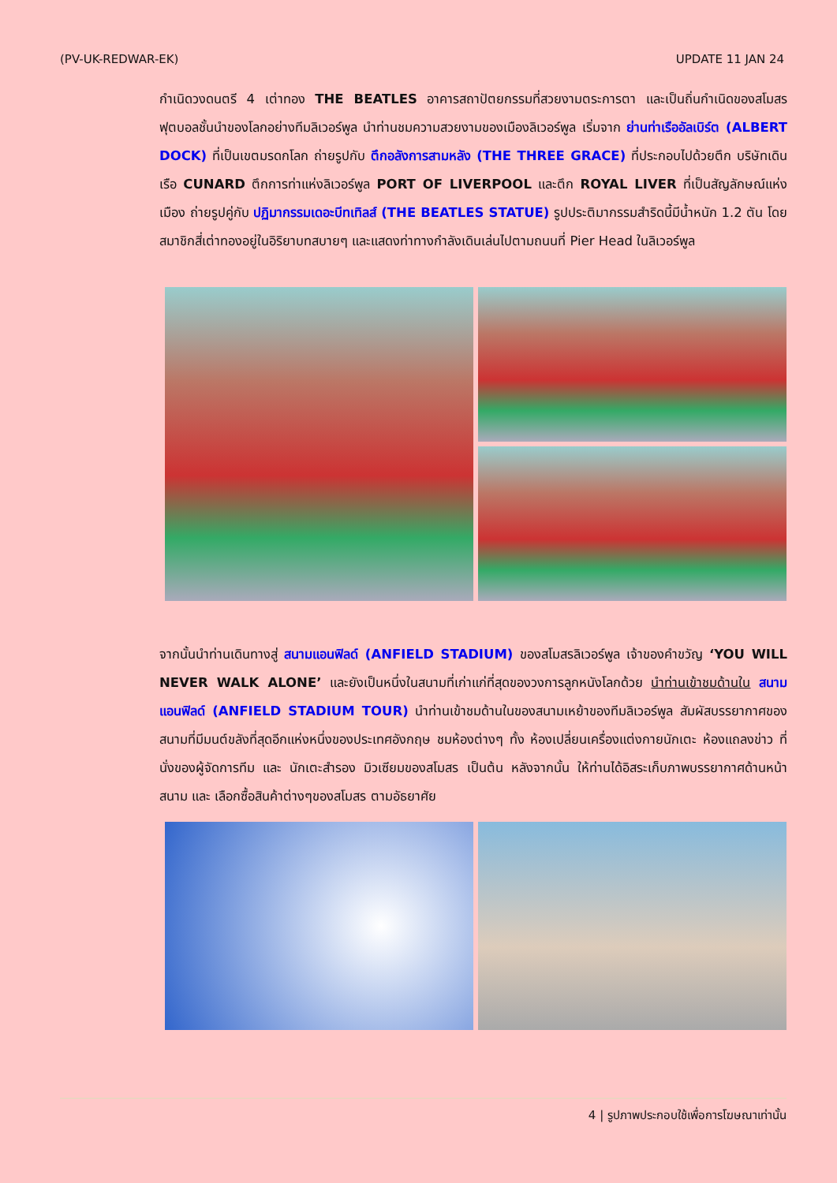(PV-UK-REDWAR-EK) UPDATE 11 JAN 24
กำเนิดวงดนตรี 4 เต่าทอง THE BEATLES อาคารสถาปัตยกรรมที่สวยงามตระการตา และเป็นถิ่นกำเนิดของสโมสรฟุตบอลชั้นนำของโลกอย่างทีมลิเวอร์พูล นำท่านชมความสวยงามของเมืองลิเวอร์พูล เริ่มจาก ย่านท่าเรืออัลเบิร์ต (ALBERT DOCK) ที่เป็นเขตมรดกโลก ถ่ายรูปกับ ตึกอลังการสามหลัง (THE THREE GRACE) ที่ประกอบไปด้วยตึก บริษัทเดินเรือ CUNARD ตึกการท่าแห่งลิเวอร์พูล PORT OF LIVERPOOL และตึก ROYAL LIVER ที่เป็นสัญลักษณ์แห่งเมือง ถ่ายรูปคู่กับ ปฏิมากรรมเดอะบีทเทิลส์ (THE BEATLES STATUE) รูปประติมากรรมสำริดนี้มีน้ำหนัก 1.2 ตัน โดยสมาชิกสี่เต่าทองอยู่ในอิริยาบทสบายๆ และแสดงท่าทางกำลังเดินเล่นไปตามถนนที่ Pier Head ในลิเวอร์พูล
จากนั้นนำท่านเดินทางสู่ สนามแอนฟิลด์ (ANFIELD STADIUM) ของสโมสรลิเวอร์พูล เจ้าของคำขวัญ ‘YOU WILL NEVER WALK ALONE’ และยังเป็นหนึ่งในสนามที่เก่าแก่ที่สุดของวงการลูกหนังโลกด้วย นำท่านเข้าชมด้านใน สนามแอนฟิลด์ (ANFIELD STADIUM TOUR) นำท่านเข้าชมด้านในของสนามเหย้าของทีมลิเวอร์พูล สัมผัสบรรยากาศของสนามที่มีมนต์ขลังที่สุดอีกแห่งหนึ่งของประเทศอังกฤษ ชมห้องต่างๆ ทั้ง ห้องเปลี่ยนเครื่องแต่งกายนักเตะ ห้องแถลงข่าว ที่นั่งของผู้จัดการทีม และ นักเตะสำรอง มิวเซียมของสโมสร เป็นต้น หลังจากนั้น ให้ท่านได้อิสระเก็บภาพบรรยากาศด้านหน้าสนาม และ เลือกซื้อสินค้าต่างๆของสโมสร ตามอัธยาศัย
4 | รูปภาพประกอบใช้เพื่อการโฆษณาเท่านั้น